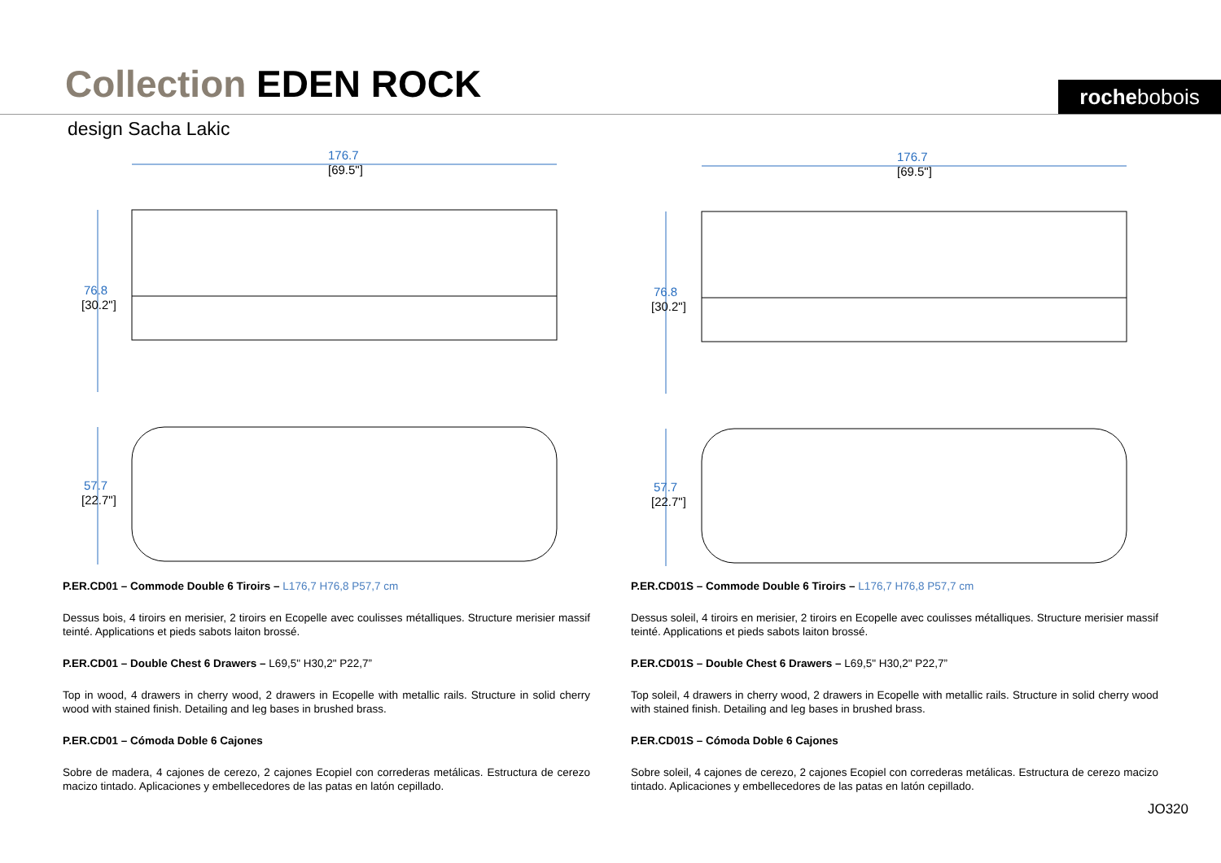Collection EDEN ROCK rochebobois
design Sacha Lakic
176.7
[69.5"]
76.8
[30.2"]
57.7
[22.7"]
176.7
[69.5"]
76.8
[30.2"]
57.7
[22.7"]
P.ER.CD01 – Commode Double 6 Tiroirs – L176,7 H76,8 P57,7 cm
Dessus bois, 4 tiroirs en merisier, 2 tiroirs en Ecopelle avec coulisses métalliques. Structure merisier massif teinté. Applications et pieds sabots laiton brossé.
P.ER.CD01 – Double Chest 6 Drawers – L69,5" H30,2" P22,7”
Top in wood, 4 drawers in cherry wood, 2 drawers in Ecopelle with metallic rails. Structure in solid cherry wood with stained finish. Detailing and leg bases in brushed brass.
P.ER.CD01 – Cómoda Doble 6 Cajones
Sobre de madera, 4 cajones de cerezo, 2 cajones Ecopiel con correderas metálicas. Estructura de cerezo macizo tintado. Aplicaciones y embellecedores de las patas en latón cepillado.
P.ER.CD01S – Commode Double 6 Tiroirs – L176,7 H76,8 P57,7 cm
Dessus soleil, 4 tiroirs en merisier, 2 tiroirs en Ecopelle avec coulisses métalliques. Structure merisier massif teinté. Applications et pieds sabots laiton brossé.
P.ER.CD01S – Double Chest 6 Drawers – L69,5" H30,2" P22,7”
Top soleil, 4 drawers in cherry wood, 2 drawers in Ecopelle with metallic rails. Structure in solid cherry wood with stained finish. Detailing and leg bases in brushed brass.
P.ER.CD01S – Cómoda Doble 6 Cajones
Sobre soleil, 4 cajones de cerezo, 2 cajones Ecopiel con correderas metálicas. Estructura de cerezo macizo tintado. Aplicaciones y embellecedores de las patas en latón cepillado.
JO320